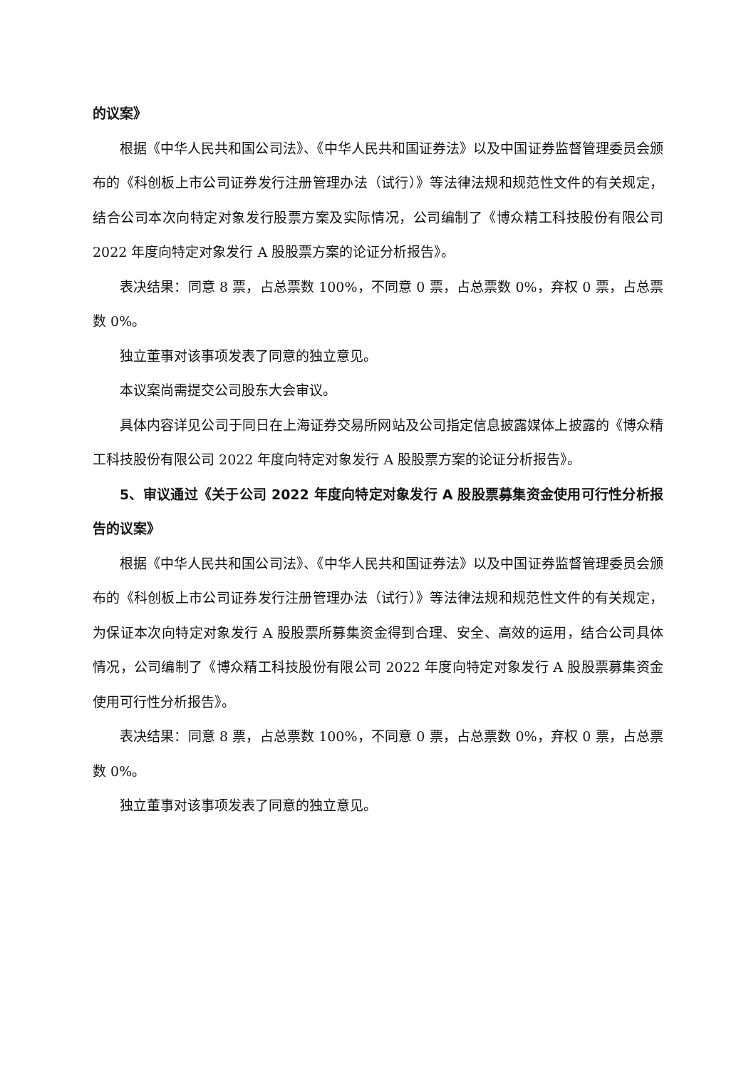的议案》
根据《中华人民共和国公司法》、《中华人民共和国证券法》以及中国证券监督管理委员会颁布的《科创板上市公司证券发行注册管理办法（试行）》等法律法规和规范性文件的有关规定，结合公司本次向特定对象发行股票方案及实际情况，公司编制了《博众精工科技股份有限公司 2022 年度向特定对象发行 A 股股票方案的论证分析报告》。
表决结果：同意 8 票，占总票数 100%，不同意 0 票，占总票数 0%，弃权 0 票，占总票数 0%。
独立董事对该事项发表了同意的独立意见。
本议案尚需提交公司股东大会审议。
具体内容详见公司于同日在上海证券交易所网站及公司指定信息披露媒体上披露的《博众精工科技股份有限公司 2022 年度向特定对象发行 A 股股票方案的论证分析报告》。
5、审议通过《关于公司 2022 年度向特定对象发行 A 股股票募集资金使用可行性分析报告的议案》
根据《中华人民共和国公司法》、《中华人民共和国证券法》以及中国证券监督管理委员会颁布的《科创板上市公司证券发行注册管理办法（试行）》等法律法规和规范性文件的有关规定，为保证本次向特定对象发行 A 股股票所募集资金得到合理、安全、高效的运用，结合公司具体情况，公司编制了《博众精工科技股份有限公司 2022 年度向特定对象发行 A 股股票募集资金使用可行性分析报告》。
表决结果：同意 8 票，占总票数 100%，不同意 0 票，占总票数 0%，弃权 0 票，占总票数 0%。
独立董事对该事项发表了同意的独立意见。